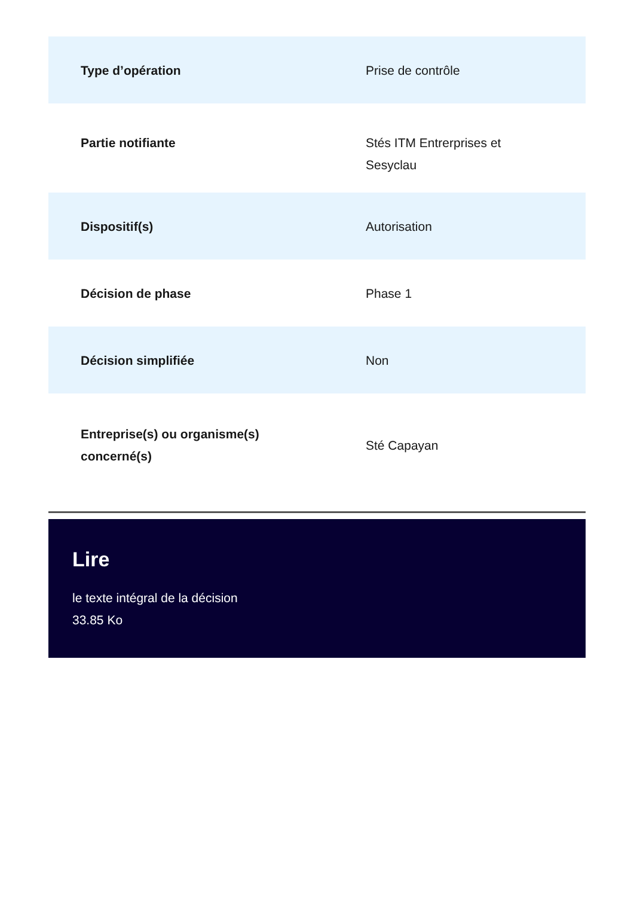| Type d’opération | Prise de contrôle |
| Partie notifiante | Stés ITM Entrerprises et Sesyclau |
| Dispositif(s) | Autorisation |
| Décision de phase | Phase 1 |
| Décision simplifiée | Non |
| Entreprise(s) ou organisme(s) concerné(s) | Sté Capayan |
Lire
le texte intégral de la décision
33.85 Ko